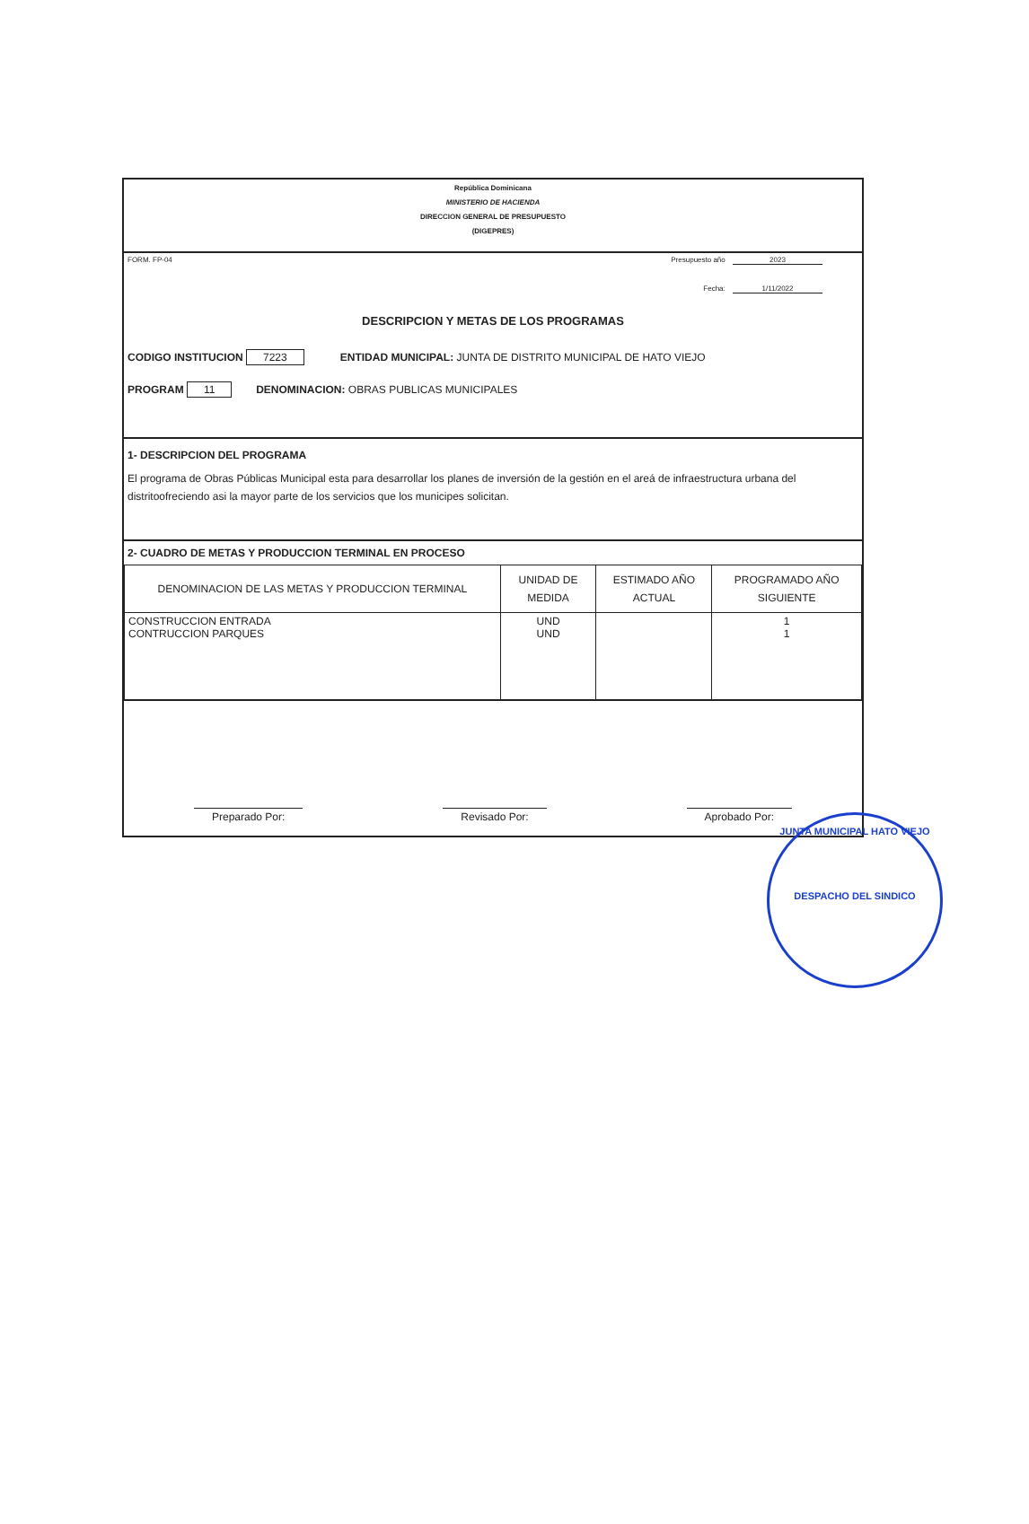República Dominicana
MINISTERIO DE HACIENDA
DIRECCION GENERAL DE PRESUPUESTO
(DIGEPRES)
FORM. FP-04 Presupuesto año 2023
Fecha: 1/11/2022
DESCRIPCION Y METAS DE LOS PROGRAMAS
CODIGO INSTITUCION 7223 ENTIDAD MUNICIPAL: JUNTA DE DISTRITO MUNICIPAL DE HATO VIEJO
PROGRAM 11 DENOMINACION: OBRAS PUBLICAS MUNICIPALES
1- DESCRIPCION DEL PROGRAMA
El programa de Obras Públicas Municipal esta para desarrollar los planes de inversión de la gestión en el areá de infraestructura urbana del distritoofreciendo asi la mayor parte de los servicios que los municipes solicitan.
2- CUADRO DE METAS Y PRODUCCION TERMINAL EN PROCESO
| DENOMINACION DE LAS METAS Y PRODUCCION TERMINAL | UNIDAD DE MEDIDA | ESTIMADO AÑO ACTUAL | PROGRAMADO AÑO SIGUIENTE |
| --- | --- | --- | --- |
| CONSTRUCCION ENTRADA CONTRUCCION PARQUES | UND UND | | 1 1 |
Preparado Por: Revisado Por: Aprobado Por:
JUNTA MUNICIPAL HATO VIEJO
DESPACHO DEL SINDICO